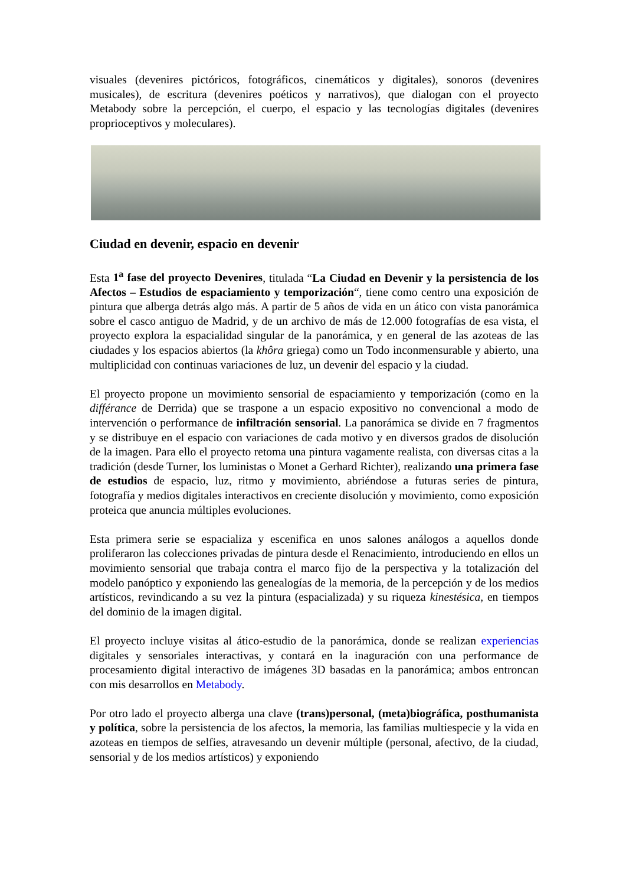visuales (devenires pictóricos, fotográficos, cinemáticos y digitales), sonoros (devenires musicales), de escritura (devenires poéticos y narrativos), que dialogan con el proyecto Metabody sobre la percepción, el cuerpo, el espacio y las tecnologías digitales (devenires proprioceptivos y moleculares).
Ciudad en devenir, espacio en devenir
Esta 1<sup>a</sup> fase del proyecto Devenires, titulada “La Ciudad en Devenir y la persistencia de los Afectos – Estudios de espaciamiento y temporización“, tiene como centro una exposición de pintura que alberga detrás algo más. A partir de 5 años de vida en un ático con vista panorámica sobre el casco antiguo de Madrid, y de un archivo de más de 12.000 fotografías de esa vista, el proyecto explora la espacialidad singular de la panorámica, y en general de las azoteas de las ciudades y los espacios abiertos (la khôra griega) como un Todo inconmensurable y abierto, una multiplicidad con continuas variaciones de luz, un devenir del espacio y la ciudad.
El proyecto propone un movimiento sensorial de espaciamiento y temporización (como en la différance de Derrida) que se traspone a un espacio expositivo no convencional a modo de intervención o performance de infiltración sensorial. La panorámica se divide en 7 fragmentos y se distribuye en el espacio con variaciones de cada motivo y en diversos grados de disolución de la imagen. Para ello el proyecto retoma una pintura vagamente realista, con diversas citas a la tradición (desde Turner, los luministas o Monet a Gerhard Richter), realizando una primera fase de estudios de espacio, luz, ritmo y movimiento, abriéndose a futuras series de pintura, fotografía y medios digitales interactivos en creciente disolución y movimiento, como exposición proteica que anuncia múltiples evoluciones.
Esta primera serie se espacializa y escenifica en unos salones análogos a aquellos donde proliferaron las colecciones privadas de pintura desde el Renacimiento, introduciendo en ellos un movimiento sensorial que trabaja contra el marco fijo de la perspectiva y la totalización del modelo panóptico y exponiendo las genealogías de la memoria, de la percepción y de los medios artísticos, revindicando a su vez la pintura (espacializada) y su riqueza kinestésica, en tiempos del dominio de la imagen digital.
El proyecto incluye visitas al ático-estudio de la panorámica, donde se realizan experiencias digitales y sensoriales interactivas, y contará en la inaguración con una performance de procesamiento digital interactivo de imágenes 3D basadas en la panorámica; ambos entroncan con mis desarrollos en Metabody.
Por otro lado el proyecto alberga una clave (trans)personal, (meta)biográfica, posthumanista y política, sobre la persistencia de los afectos, la memoria, las familias multiespecie y la vida en azoteas en tiempos de selfies, atravesando un devenir múltiple (personal, afectivo, de la ciudad, sensorial y de los medios artísticos) y exponiendo